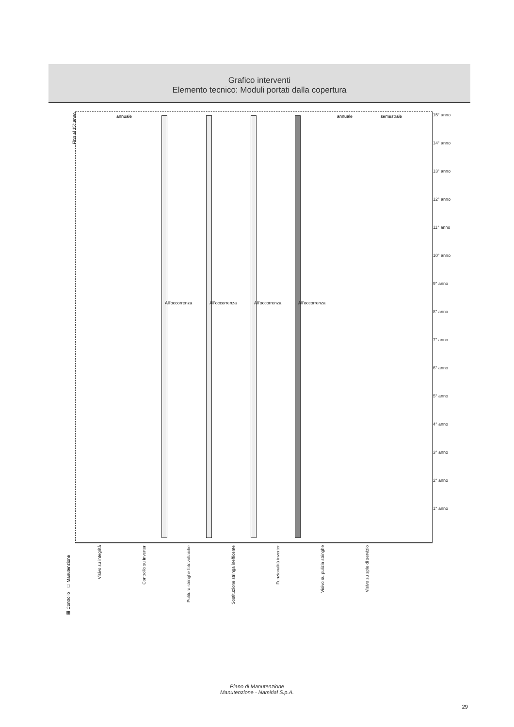Grafico interventi
Elemento tecnico: Moduli portati dalla copertura
Fino al 15° anno
15° anno
14° anno
13° anno
12° anno
11° anno
10° anno
9° anno
8° anno
7° anno
6° anno
5° anno
4° anno
3° anno
2° anno
1° anno
annuale
All'occorrenza All'occorrenza All'occorrenza All'occorrenza
annuale semestrale
▦ Controllo □ Manutenzione
Visivo su integrità
Controllo su inverter
Pulitura stringhe fotovoltaiche
Sostituzione stringa inefficente
Funzionalità inverter
Visivo su pulizia stringhe
Visivo su spie di servizio
Piano di Manutenzione
Manutenzione - Namirial S.p.A.
29